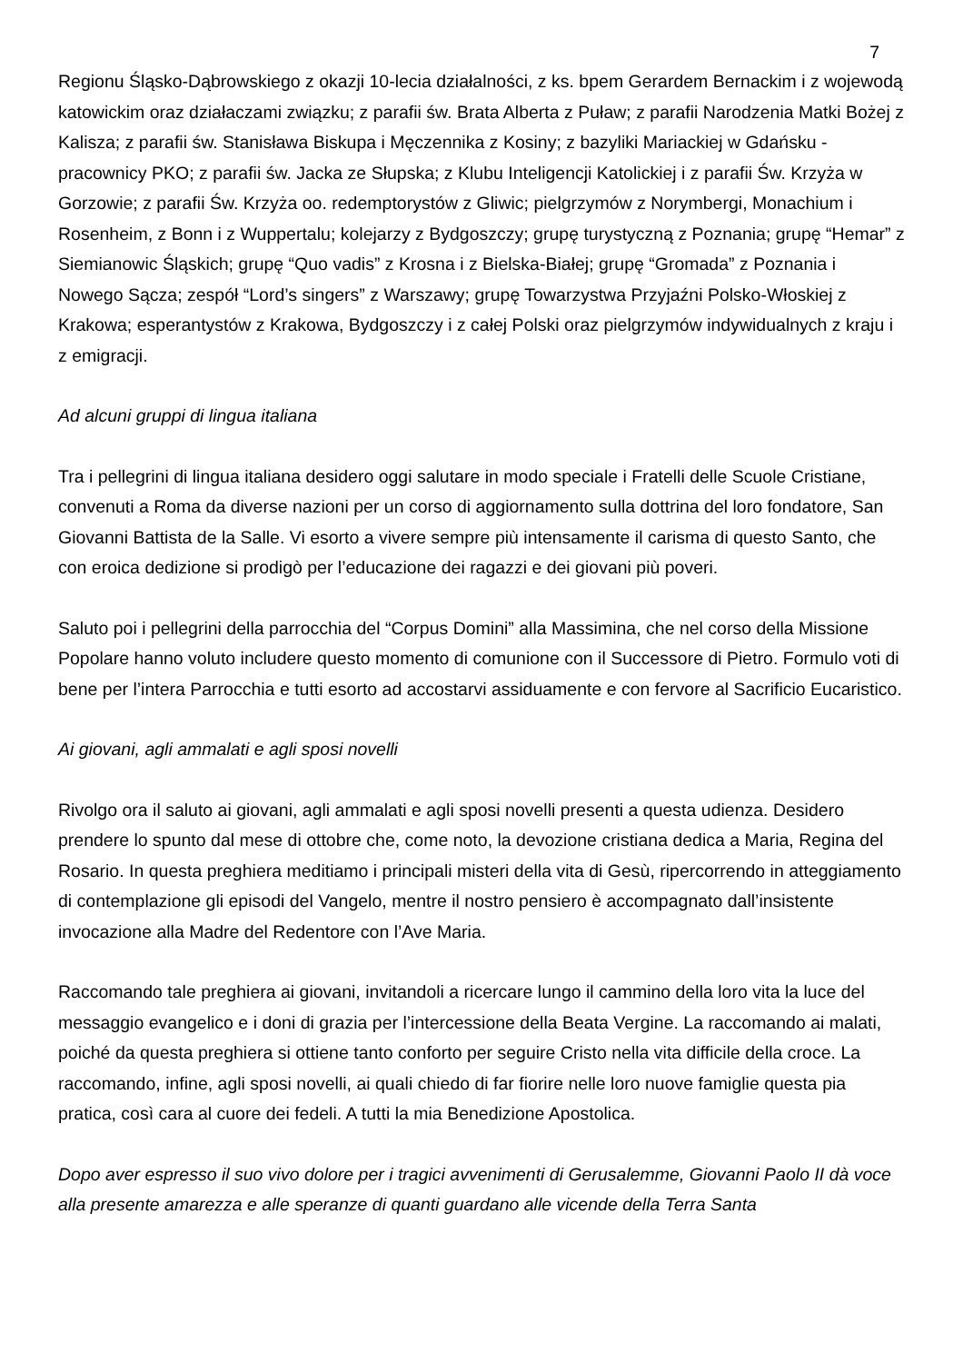7
Regionu Śląsko-Dąbrowskiego z okazji 10-lecia działalności, z ks. bpem Gerardem Bernackim i z wojewodą katowickim oraz działaczami związku; z parafii św. Brata Alberta z Puław; z parafii Narodzenia Matki Bożej z Kalisza; z parafii św. Stanisława Biskupa i Męczennika z Kosiny; z bazyliki Mariackiej w Gdańsku - pracownicy PKO; z parafii św. Jacka ze Słupska; z Klubu Inteligencji Katolickiej i z parafii Św. Krzyża w Gorzowie; z parafii Św. Krzyża oo. redemptorystów z Gliwic; pielgrzymów z Norymbergi, Monachium i Rosenheim, z Bonn i z Wuppertalu; kolejarzy z Bydgoszczy; grupę turystyczną z Poznania; grupę “Hemar” z Siemianowic Śląskich; grupę “Quo vadis” z Krosna i z Bielska-Białej; grupę “Gromada” z Poznania i Nowego Sącza; zespół “Lord’s singers” z Warszawy; grupę Towarzystwa Przyjaźni Polsko-Włoskiej z Krakowa; esperantystów z Krakowa, Bydgoszczy i z całej Polski oraz pielgrzymów indywidualnych z kraju i z emigracji.
Ad alcuni gruppi di lingua italiana
Tra i pellegrini di lingua italiana desidero oggi salutare in modo speciale i Fratelli delle Scuole Cristiane, convenuti a Roma da diverse nazioni per un corso di aggiornamento sulla dottrina del loro fondatore, San Giovanni Battista de la Salle. Vi esorto a vivere sempre più intensamente il carisma di questo Santo, che con eroica dedizione si prodigò per l’educazione dei ragazzi e dei giovani più poveri.
Saluto poi i pellegrini della parrocchia del “Corpus Domini” alla Massimina, che nel corso della Missione Popolare hanno voluto includere questo momento di comunione con il Successore di Pietro. Formulo voti di bene per l’intera Parrocchia e tutti esorto ad accostarvi assiduamente e con fervore al Sacrificio Eucaristico.
Ai giovani, agli ammalati e agli sposi novelli
Rivolgo ora il saluto ai giovani, agli ammalati e agli sposi novelli presenti a questa udienza. Desidero prendere lo spunto dal mese di ottobre che, come noto, la devozione cristiana dedica a Maria, Regina del Rosario. In questa preghiera meditiamo i principali misteri della vita di Gesù, ripercorrendo in atteggiamento di contemplazione gli episodi del Vangelo, mentre il nostro pensiero è accompagnato dall’insistente invocazione alla Madre del Redentore con l’Ave Maria.
Raccomando tale preghiera ai giovani, invitandoli a ricercare lungo il cammino della loro vita la luce del messaggio evangelico e i doni di grazia per l’intercessione della Beata Vergine. La raccomando ai malati, poiché da questa preghiera si ottiene tanto conforto per seguire Cristo nella vita difficile della croce. La raccomando, infine, agli sposi novelli, ai quali chiedo di far fiorire nelle loro nuove famiglie questa pia pratica, così cara al cuore dei fedeli. A tutti la mia Benedizione Apostolica.
Dopo aver espresso il suo vivo dolore per i tragici avvenimenti di Gerusalemme, Giovanni Paolo II dà voce alla presente amarezza e alle speranze di quanti guardano alle vicende della Terra Santa